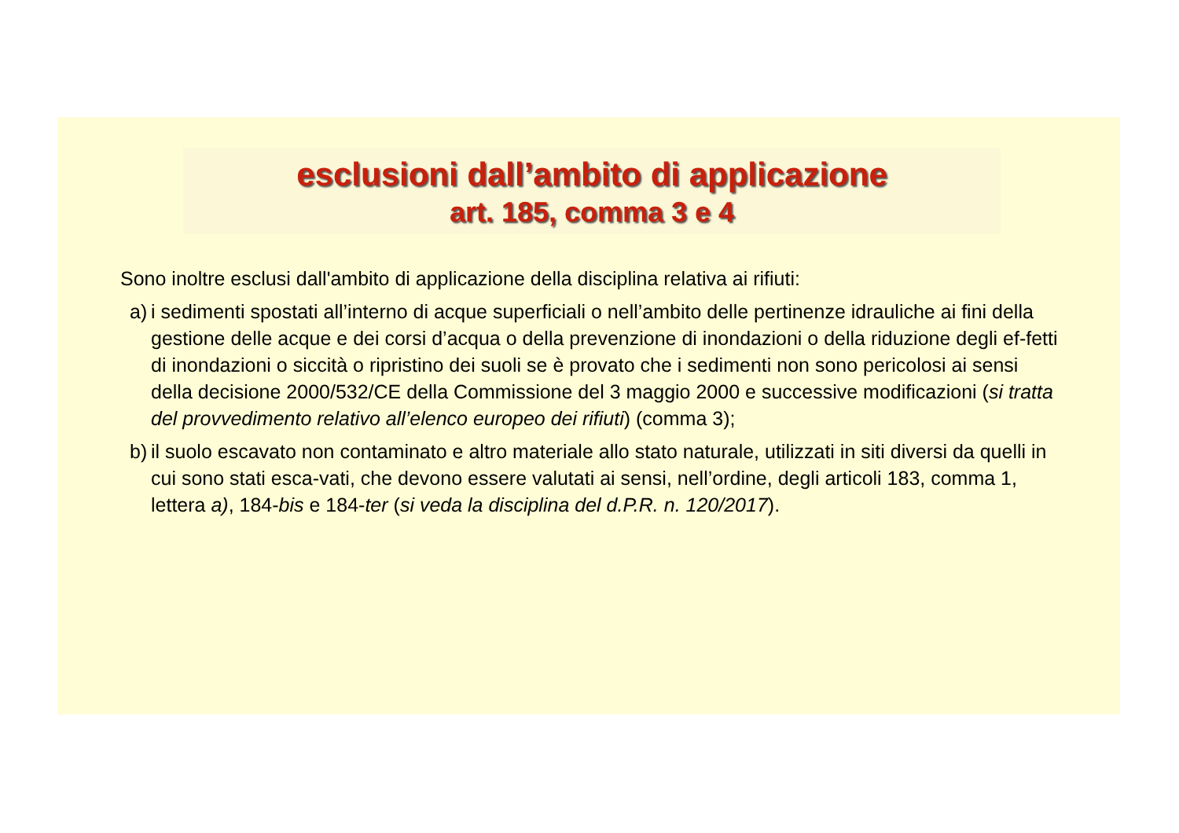esclusioni dall’ambito di applicazione
art. 185, comma 3 e 4
Sono inoltre esclusi dall'ambito di applicazione della disciplina relativa ai rifiuti:
a)
i sedimenti spostati all’interno di acque superficiali o nell’ambito delle pertinenze idrauliche ai fini della gestione delle acque e dei corsi d’acqua o della prevenzione di inondazioni o della riduzione degli ef-fetti di inondazioni o siccità o ripristino dei suoli se è provato che i sedimenti non sono pericolosi ai sensi della decisione 2000/532/CE della Commissione del 3 maggio 2000 e successive modificazioni (si tratta del provvedimento relativo all’elenco europeo dei rifiuti) (comma 3);
b)
il suolo escavato non contaminato e altro materiale allo stato naturale, utilizzati in siti diversi da quelli in cui sono stati esca-vati, che devono essere valutati ai sensi, nell’ordine, degli articoli 183, comma 1, lettera a), 184-bis e 184-ter (si veda la disciplina del d.P.R. n. 120/2017).